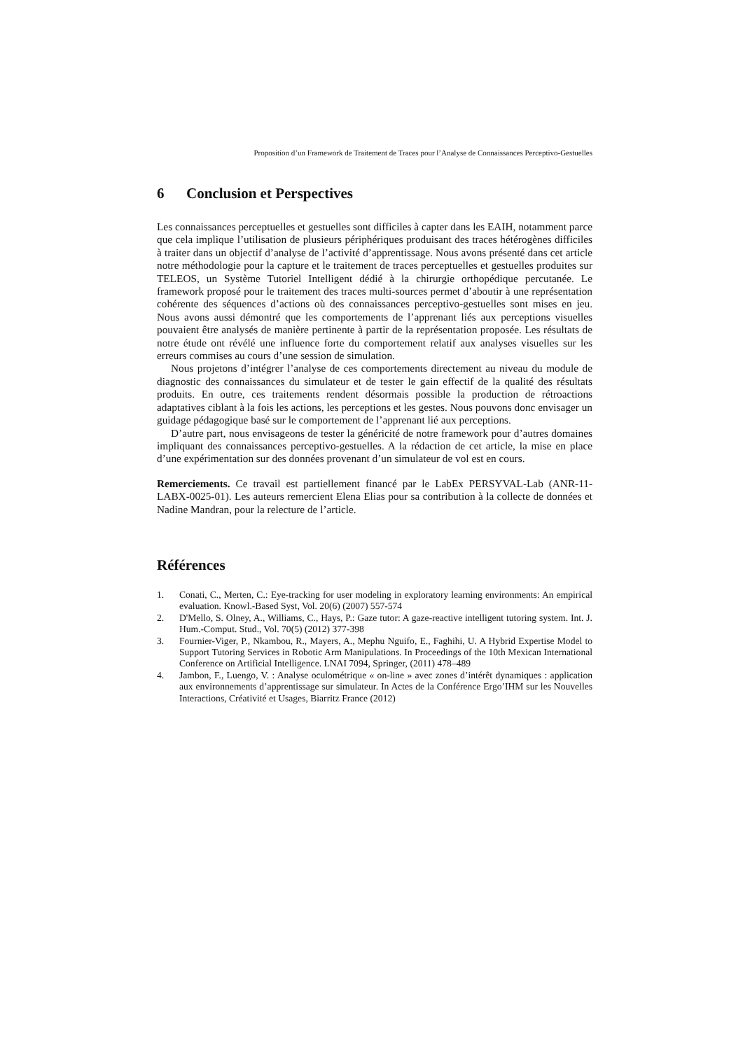Proposition d’un Framework de Traitement de Traces pour l’Analyse de Connaissances Perceptivo-Gestuelles
6 Conclusion et Perspectives
Les connaissances perceptuelles et gestuelles sont difficiles à capter dans les EAIH, notamment parce que cela implique l’utilisation de plusieurs périphériques produisant des traces hétérogènes difficiles à traiter dans un objectif d’analyse de l’activité d’apprentissage. Nous avons présenté dans cet article notre méthodologie pour la capture et le traitement de traces perceptuelles et gestuelles produites sur TELEOS, un Système Tutoriel Intelligent dédié à la chirurgie orthopédique percutanée. Le framework proposé pour le traitement des traces multi-sources permet d’aboutir à une représentation cohérente des séquences d’actions où des connaissances perceptivo-gestuelles sont mises en jeu. Nous avons aussi démontré que les comportements de l’apprenant liés aux perceptions visuelles pouvaient être analysés de manière pertinente à partir de la représentation proposée. Les résultats de notre étude ont révélé une influence forte du comportement relatif aux analyses visuelles sur les erreurs commises au cours d’une session de simulation.
Nous projetons d’intégrer l’analyse de ces comportements directement au niveau du module de diagnostic des connaissances du simulateur et de tester le gain effectif de la qualité des résultats produits. En outre, ces traitements rendent désormais possible la production de rétroactions adaptatives ciblant à la fois les actions, les perceptions et les gestes. Nous pouvons donc envisager un guidage pédagogique basé sur le comportement de l’apprenant lié aux perceptions.
D’autre part, nous envisageons de tester la généricité de notre framework pour d’autres domaines impliquant des connaissances perceptivo-gestuelles. A la rédaction de cet article, la mise en place d’une expérimentation sur des données provenant d’un simulateur de vol est en cours.
Remerciements. Ce travail est partiellement financé par le LabEx PERSYVAL-Lab (ANR-11-LABX-0025-01). Les auteurs remercient Elena Elias pour sa contribution à la collecte de données et Nadine Mandran, pour la relecture de l’article.
Références
1. Conati, C., Merten, C.: Eye-tracking for user modeling in exploratory learning environments: An empirical evaluation. Knowl.-Based Syst, Vol. 20(6) (2007) 557-574
2. D'Mello, S. Olney, A., Williams, C., Hays, P.: Gaze tutor: A gaze-reactive intelligent tutoring system. Int. J. Hum.-Comput. Stud., Vol. 70(5) (2012) 377-398
3. Fournier-Viger, P., Nkambou, R., Mayers, A., Mephu Nguifo, E., Faghihi, U. A Hybrid Expertise Model to Support Tutoring Services in Robotic Arm Manipulations. In Proceedings of the 10th Mexican International Conference on Artificial Intelligence. LNAI 7094, Springer, (2011) 478–489
4. Jambon, F., Luengo, V. : Analyse oculométrique « on-line » avec zones d’intérêt dynamiques : application aux environnements d’apprentissage sur simulateur. In Actes de la Conférence Ergo’IHM sur les Nouvelles Interactions, Créativité et Usages, Biarritz France (2012)